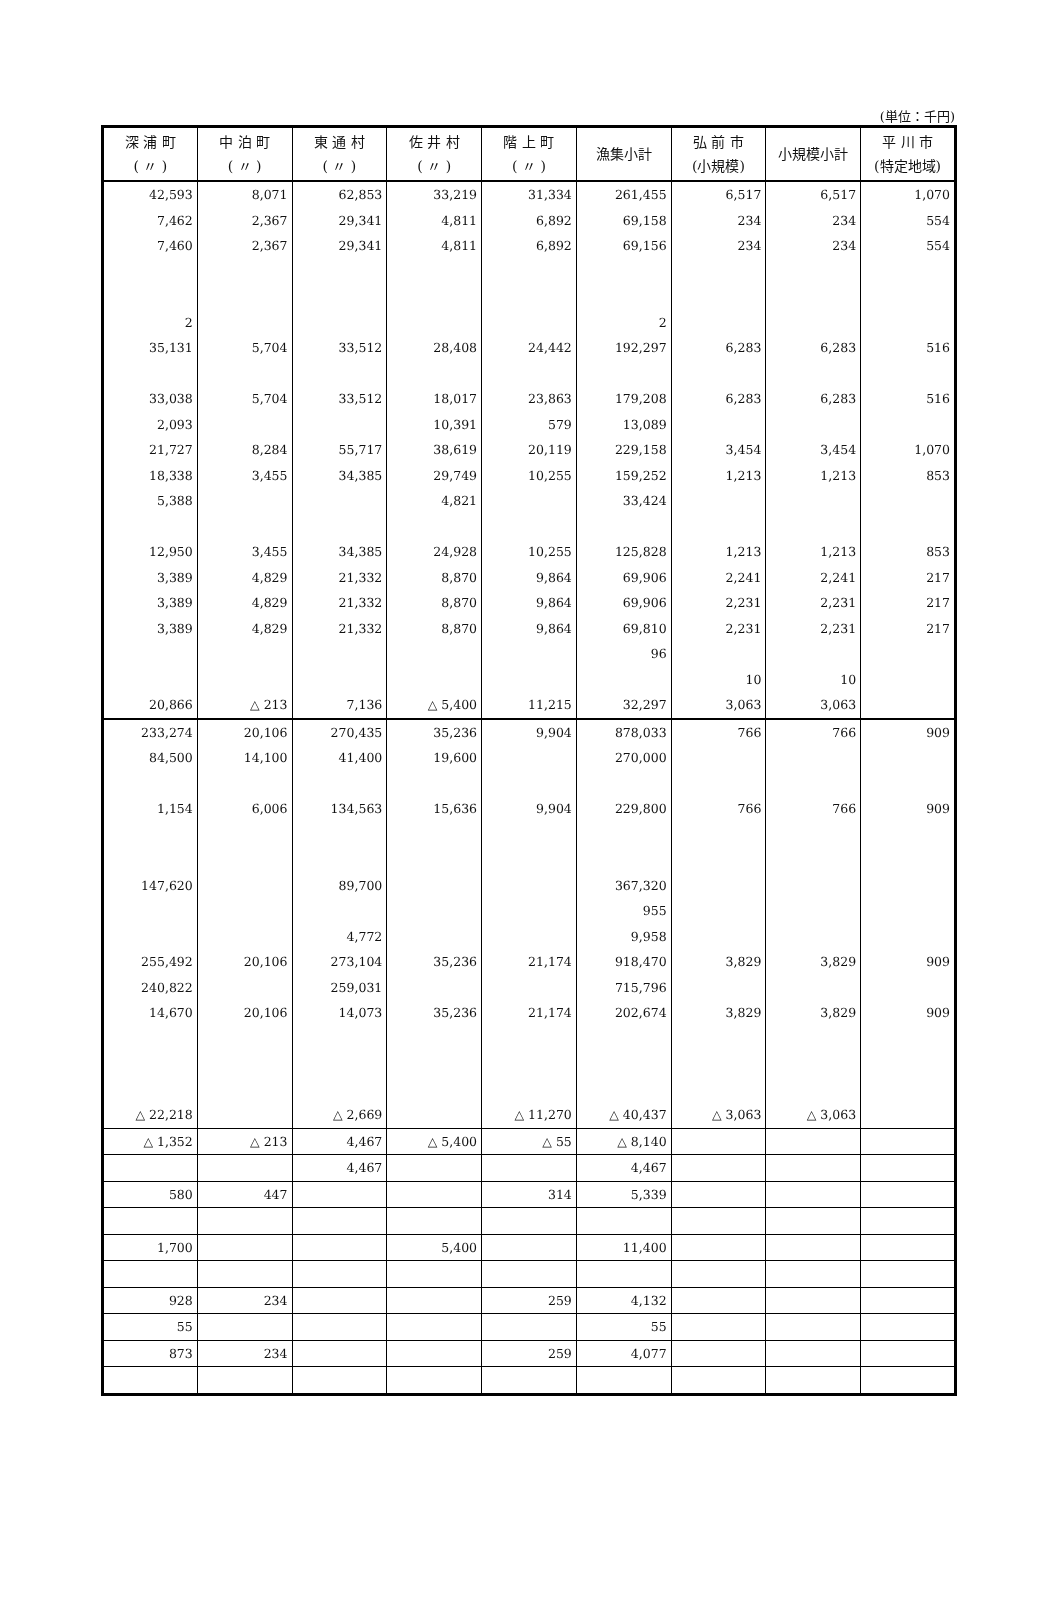(単位：千円)
| 深 浦 町 ( 〃 ) | 中 泊 町 ( 〃 ) | 東 通 村 ( 〃 ) | 佐 井 村 ( 〃 ) | 階 上 町 ( 〃 ) | 漁集小計 | 弘 前 市 (小規模) | 小規模小計 | 平 川 市 (特定地域) |
| --- | --- | --- | --- | --- | --- | --- | --- | --- |
| 42,593 | 8,071 | 62,853 | 33,219 | 31,334 | 261,455 | 6,517 | 6,517 | 1,070 |
| 7,462 | 2,367 | 29,341 | 4,811 | 6,892 | 69,158 | 234 | 234 | 554 |
| 7,460 | 2,367 | 29,341 | 4,811 | 6,892 | 69,156 | 234 | 234 | 554 |
| 2 | | | | | 2 | | | |
| 35,131 | 5,704 | 33,512 | 28,408 | 24,442 | 192,297 | 6,283 | 6,283 | 516 |
| 33,038 | 5,704 | 33,512 | 18,017 | 23,863 | 179,208 | 6,283 | 6,283 | 516 |
| 2,093 | | | 10,391 | 579 | 13,089 | | | |
| 21,727 | 8,284 | 55,717 | 38,619 | 20,119 | 229,158 | 3,454 | 3,454 | 1,070 |
| 18,338 | 3,455 | 34,385 | 29,749 | 10,255 | 159,252 | 1,213 | 1,213 | 853 |
| 5,388 | | | 4,821 | | 33,424 | | | |
| 12,950 | 3,455 | 34,385 | 24,928 | 10,255 | 125,828 | 1,213 | 1,213 | 853 |
| 3,389 | 4,829 | 21,332 | 8,870 | 9,864 | 69,906 | 2,241 | 2,241 | 217 |
| 3,389 | 4,829 | 21,332 | 8,870 | 9,864 | 69,906 | 2,231 | 2,231 | 217 |
| 3,389 | 4,829 | 21,332 | 8,870 | 9,864 | 69,810 | 2,231 | 2,231 | 217 |
| | | | | | 96 | | | |
| | | | | | | 10 | 10 | |
| 20,866 | △ 213 | 7,136 | △ 5,400 | 11,215 | 32,297 | 3,063 | 3,063 | |
| 233,274 | 20,106 | 270,435 | 35,236 | 9,904 | 878,033 | 766 | 766 | 909 |
| 84,500 | 14,100 | 41,400 | 19,600 | | 270,000 | | | |
| 1,154 | 6,006 | 134,563 | 15,636 | 9,904 | 229,800 | 766 | 766 | 909 |
| 147,620 | | 89,700 | | | 367,320 | | | |
| | | | | | 955 | | | |
| | | 4,772 | | | 9,958 | | | |
| 255,492 | 20,106 | 273,104 | 35,236 | 21,174 | 918,470 | 3,829 | 3,829 | 909 |
| 240,822 | | 259,031 | | | 715,796 | | | |
| 14,670 | 20,106 | 14,073 | 35,236 | 21,174 | 202,674 | 3,829 | 3,829 | 909 |
| △ 22,218 | | △ 2,669 | | △ 11,270 | △ 40,437 | △ 3,063 | △ 3,063 | |
| △ 1,352 | △ 213 | 4,467 | △ 5,400 | △ 55 | △ 8,140 | | | |
| | | 4,467 | | | 4,467 | | | |
| 580 | 447 | | | 314 | 5,339 | | | |
| 1,700 | | | 5,400 | | 11,400 | | | |
| 928 | 234 | | | 259 | 4,132 | | | |
| 55 | | | | | 55 | | | |
| 873 | 234 | | | 259 | 4,077 | | | |